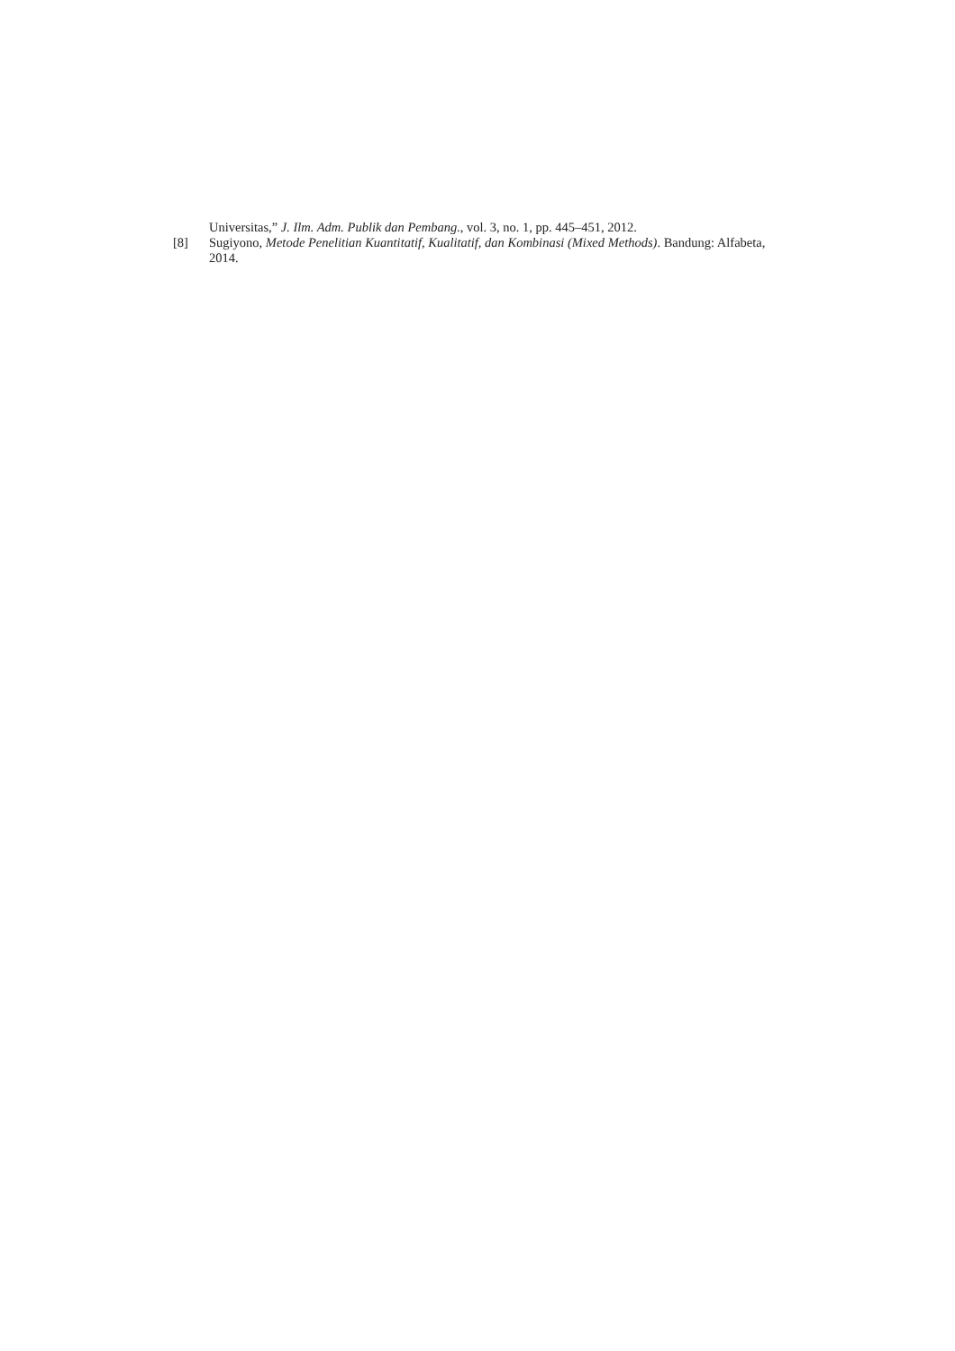Universitas,” J. Ilm. Adm. Publik dan Pembang., vol. 3, no. 1, pp. 445–451, 2012.
[8] Sugiyono, Metode Penelitian Kuantitatif, Kualitatif, dan Kombinasi (Mixed Methods). Bandung: Alfabeta, 2014.